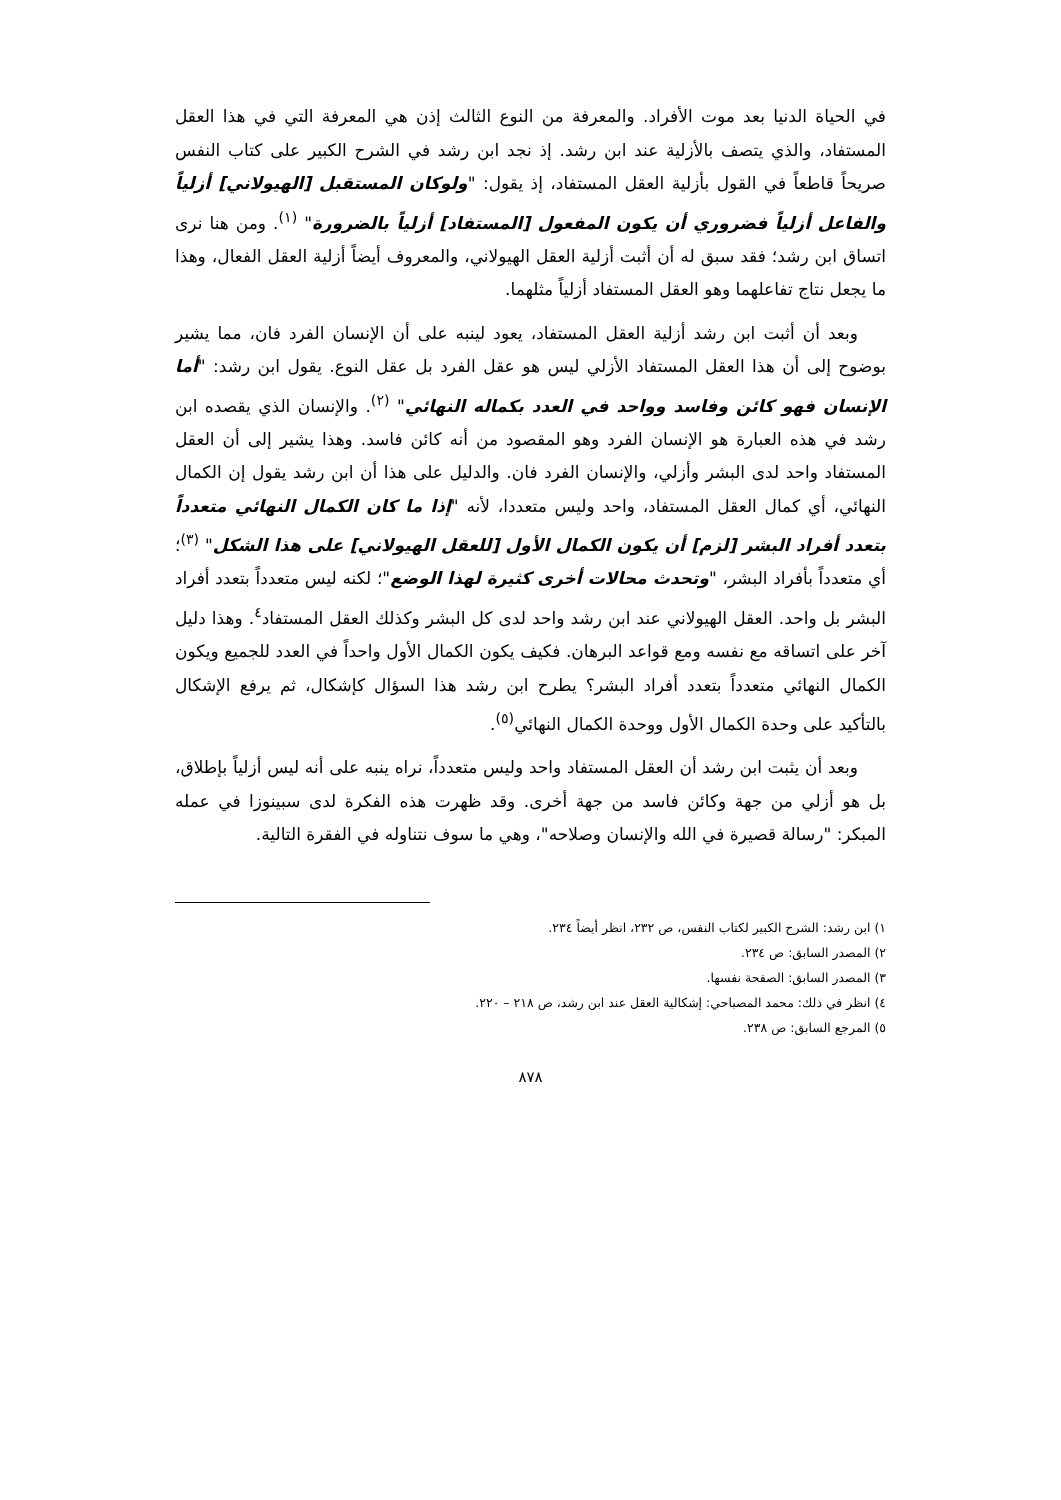في الحياة الدنيا بعد موت الأفراد. والمعرفة من النوع الثالث إذن هي المعرفة التي في هذا العقل المستفاد، والذي يتصف بالأزلية عند ابن رشد. إذ نجد ابن رشد في الشرح الكبير على كتاب النفس صريحاً قاطعاً في القول بأزلية العقل المستفاد، إذ يقول: "ولوكان المستقبل [الهيولاني] أزلياً والفاعل أزلياً فضروري أن يكون المفعول [المستفاد] أزلياً بالضرورة" <sup>(١)</sup>. ومن هنا نرى اتساق ابن رشد؛ فقد سبق له أن أثبت أزلية العقل الهيولاني، والمعروف أيضاً أزلية العقل الفعال، وهذا ما يجعل نتاج تفاعلهما وهو العقل المستفاد أزلياً مثلهما.
وبعد أن أثبت ابن رشد أزلية العقل المستفاد، يعود لينبه على أن الإنسان الفرد فان، مما يشير بوضوح إلى أن هذا العقل المستفاد الأزلي ليس هو عقل الفرد بل عقل النوع. يقول ابن رشد: "أما الإنسان فهو كائن وفاسد وواحد في العدد بكماله النهائي" <sup>(٢)</sup>. والإنسان الذي يقصده ابن رشد في هذه العبارة هو الإنسان الفرد وهو المقصود من أنه كائن فاسد. وهذا يشير إلى أن العقل المستفاد واحد لدى البشر وأزلي، والإنسان الفرد فان. والدليل على هذا أن ابن رشد يقول إن الكمال النهائي، أي كمال العقل المستفاد، واحد وليس متعددا، لأنه "إذا ما كان الكمال النهائي متعدداً بتعدد أفراد البشر [لزم] أن يكون الكمال الأول [للعقل الهيولاني] على هذا الشكل" <sup>(٣)</sup>؛ أي متعدداً بأفراد البشر، "وتحدث محالات أخرى كثيرة لهذا الوضع"؛ لكنه ليس متعدداً بتعدد أفراد البشر بل واحد. العقل الهيولاني عند ابن رشد واحد لدى كل البشر وكذلك العقل المستفاد<sup>٤</sup>. وهذا دليل آخر على اتساقه مع نفسه ومع قواعد البرهان. فكيف يكون الكمال الأول واحداً في العدد للجميع ويكون الكمال النهائي متعدداً بتعدد أفراد البشر؟ يطرح ابن رشد هذا السؤال كإشكال، ثم يرفع الإشكال بالتأكيد على وحدة الكمال الأول ووحدة الكمال النهائي<sup>(٥)</sup>.
وبعد أن يثبت ابن رشد أن العقل المستفاد واحد وليس متعدداً، نراه ينبه على أنه ليس أزلياً بإطلاق، بل هو أزلي من جهة وكائن فاسد من جهة أخرى. وقد ظهرت هذه الفكرة لدى سبينوزا في عمله المبكر: "رسالة قصيرة في الله والإنسان وصلاحه"، وهي ما سوف نتناوله في الفقرة التالية.
١) ابن رشد: الشرح الكبير لكتاب النفس، ص ٢٣٢، انظر أيضاً ٢٣٤.
٢) المصدر السابق: ص ٢٣٤.
٣) المصدر السابق: الصفحة نفسها.
٤) انظر في ذلك: محمد المصباحي: إشكالية العقل عند ابن رشد، ص ٢١٨ – ٢٢٠.
٥) المرجع السابق: ص ٢٣٨.
٨٧٨